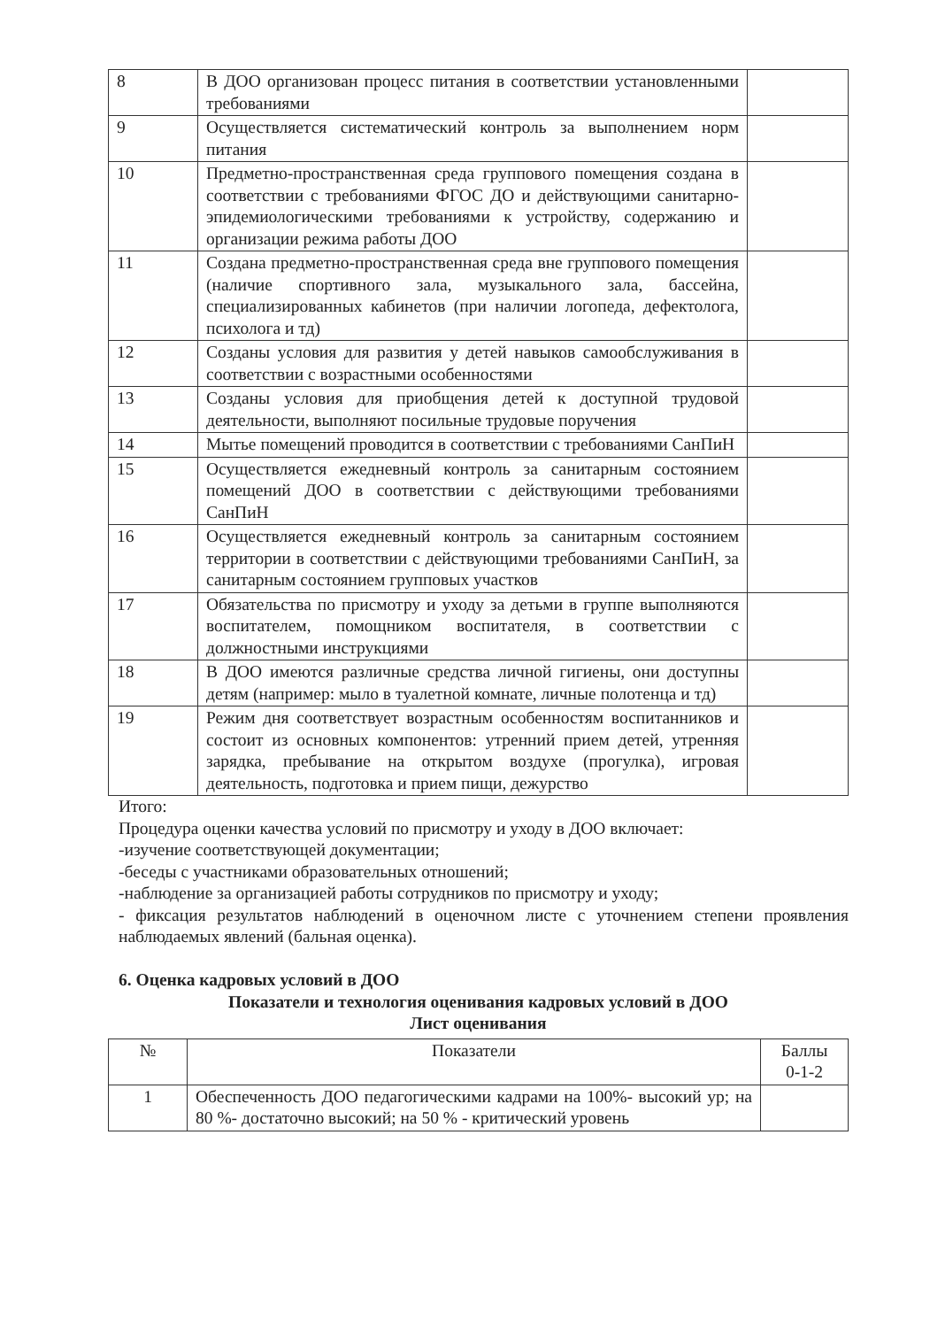| 8 | В ДОО организован процесс питания в соответствии установленными требованиями | |
| 9 | Осуществляется систематический контроль за выполнением норм питания | |
| 10 | Предметно-пространственная среда группового помещения создана в соответствии с требованиями ФГОС ДО и действующими санитарно-эпидемиологическими требованиями к устройству, содержанию и организации режима работы ДОО | |
| 11 | Создана предметно-пространственная среда вне группового помещения (наличие спортивного зала, музыкального зала, бассейна, специализированных кабинетов (при наличии логопеда, дефектолога, психолога и тд) | |
| 12 | Созданы условия для развития у детей навыков самообслуживания в соответствии с возрастными особенностями | |
| 13 | Созданы условия для приобщения детей к доступной трудовой деятельности, выполняют посильные трудовые поручения | |
| 14 | Мытье помещений проводится в соответствии с требованиями СанПиН | |
| 15 | Осуществляется ежедневный контроль за санитарным состоянием помещений ДОО в соответствии с действующими требованиями СанПиН | |
| 16 | Осуществляется ежедневный контроль за санитарным состоянием территории в соответствии с действующими требованиями СанПиН, за санитарным состоянием групповых участков | |
| 17 | Обязательства по присмотру и уходу за детьми в группе выполняются воспитателем, помощником воспитателя, в соответствии с должностными инструкциями | |
| 18 | В ДОО имеются различные средства личной гигиены, они доступны детям (например: мыло в туалетной комнате, личные полотенца и тд) | |
| 19 | Режим дня соответствует возрастным особенностям воспитанников и состоит из основных компонентов: утренний прием детей, утренняя зарядка, пребывание на открытом воздухе (прогулка), игровая деятельность, подготовка и прием пищи, дежурство | |
Итого:
Процедура оценки качества условий по присмотру и уходу в ДОО включает:
-изучение соответствующей документации;
-беседы с участниками образовательных отношений;
-наблюдение за организацией работы сотрудников по присмотру и уходу;
- фиксация результатов наблюдений в оценочном листе с уточнением степени проявления наблюдаемых явлений (бальная оценка).
6. Оценка кадровых условий в ДОО
Показатели и технология оценивания кадровых условий в ДОО
Лист оценивания
| № | Показатели | Баллы 0-1-2 |
| --- | --- | --- |
| 1 | Обеспеченность ДОО педагогическими кадрами на 100%- высокий ур; на 80 %- достаточно высокий; на 50 % - критический уровень | |